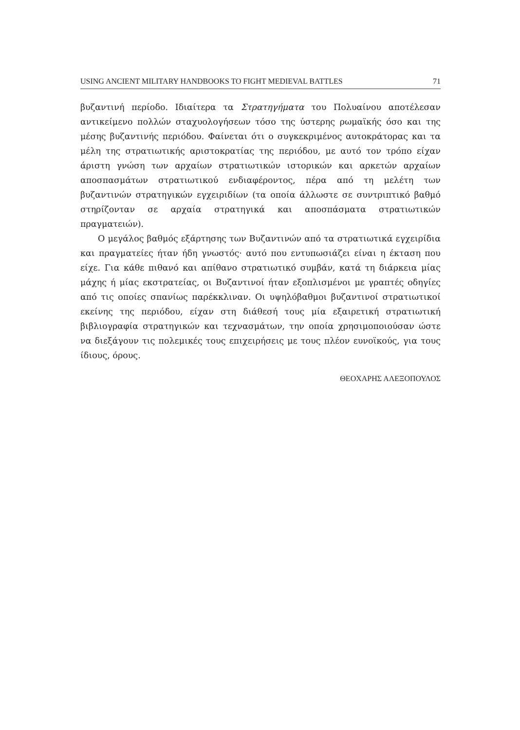USING ANCIENT MILITARY HANDBOOKS TO FIGHT MEDIEVAL BATTLES 71
βυζαντινή περίοδο. Ιδιαίτερα τα Στρατηγήματα του Πολυαίνου αποτέλεσαν αντικείμενο πολλών σταχυολογήσεων τόσο της ύστερης ρωμαϊκής όσο και της μέσης βυζαντινής περιόδου. Φαίνεται ότι ο συγκεκριμένος αυτοκράτορας και τα μέλη της στρατιωτικής αριστοκρατίας της περιόδου, με αυτό τον τρόπο είχαν άριστη γνώση των αρχαίων στρατιωτικών ιστορικών και αρκετών αρχαίων αποσπασμάτων στρατιωτικού ενδιαφέροντος, πέρα από τη μελέτη των βυζαντινών στρατηγικών εγχειριδίων (τα οποία άλλωστε σε συντριπτικό βαθμό στηρίζονταν σε αρχαία στρατηγικά και αποσπάσματα στρατιωτικών πραγματειών).
Ο μεγάλος βαθμός εξάρτησης των Βυζαντινών από τα στρατιωτικά εγχειρίδια και πραγματείες ήταν ήδη γνωστός· αυτό που εντυπωσιάζει είναι η έκταση που είχε. Για κάθε πιθανό και απίθανο στρατιωτικό συμβάν, κατά τη διάρκεια μίας μάχης ή μίας εκστρατείας, οι Βυζαντινοί ήταν εξοπλισμένοι με γραπτές οδηγίες από τις οποίες σπανίως παρέκκλιναν. Οι υψηλόβαθμοι βυζαντινοί στρατιωτικοί εκείνης της περιόδου, είχαν στη διάθεσή τους μία εξαιρετική στρατιωτική βιβλιογραφία στρατηγικών και τεχνασμάτων, την οποία χρησιμοποιούσαν ώστε να διεξάγουν τις πολεμικές τους επιχειρήσεις με τους πλέον ευνοϊκούς, για τους ίδιους, όρους.
ΘΕΟΧΑΡΗΣ ΑΛΕΞΟΠΟΥΛΟΣ